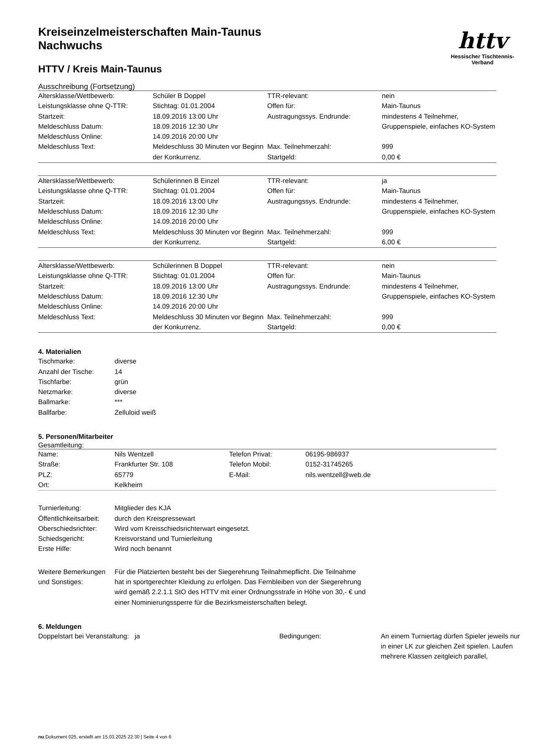Kreiseinzelmeisterschaften Main-Taunus
Nachwuchs
HTTV / Kreis Main-Taunus
httv
Hessischer Tischtennis-Verband
Ausschreibung (Fortsetzung)
| Altersklasse/Wettbewerb: | Schüler B Doppel | TTR-relevant: | nein |
| Leistungsklasse ohne Q-TTR: | Stichtag: 01.01.2004 | Offen für: | Main-Taunus |
| Startzeit: Meldeschluss Datum: Meldeschluss Online: | 18.09.2016 13:00 Uhr 18.09.2016 12:30 Uhr 14.09.2016 20:00 Uhr | Austragungssys. Endrunde: | mindestens 4 Teilnehmer, Gruppenspiele, einfaches KO-System |
| Meldeschluss Text: | Meldeschluss 30 Minuten vor Beginn der Konkurrenz. | Max. Teilnehmerzahl: Startgeld: | 999 0,00 € |
| Altersklasse/Wettbewerb: | Schülerinnen B Einzel | TTR-relevant: | ja |
| Leistungsklasse ohne Q-TTR: | Stichtag: 01.01.2004 | Offen für: | Main-Taunus |
| Startzeit: Meldeschluss Datum: Meldeschluss Online: | 18.09.2016 13:00 Uhr 18.09.2016 12:30 Uhr 14.09.2016 20:00 Uhr | Austragungssys. Endrunde: | mindestens 4 Teilnehmer, Gruppenspiele, einfaches KO-System |
| Meldeschluss Text: | Meldeschluss 30 Minuten vor Beginn der Konkurrenz. | Max. Teilnehmerzahl: Startgeld: | 999 6,00 € |
| Altersklasse/Wettbewerb: | Schülerinnen B Doppel | TTR-relevant: | nein |
| Leistungsklasse ohne Q-TTR: | Stichtag: 01.01.2004 | Offen für: | Main-Taunus |
| Startzeit: Meldeschluss Datum: Meldeschluss Online: | 18.09.2016 13:00 Uhr 18.09.2016 12:30 Uhr 14.09.2016 20:00 Uhr | Austragungssys. Endrunde: | mindestens 4 Teilnehmer, Gruppenspiele, einfaches KO-System |
| Meldeschluss Text: | Meldeschluss 30 Minuten vor Beginn der Konkurrenz. | Max. Teilnehmerzahl: Startgeld: | 999 0,00 € |
4. Materialien
| Tischmarke: | diverse |
| Anzahl der Tische: | 14 |
| Tischfarbe: | grün |
| Netzmarke: | diverse |
| Ballmarke: | *** |
| Ballfarbe: | Zelluloid weiß |
5. Personen/Mitarbeiter
Gesamtleitung:
| Name: | Nils Wentzell | Telefon Privat: | 06195-986937 |
| Straße: | Frankfurter Str. 108 | Telefon Mobil: | 0152-31745265 |
| PLZ: | 65779 | E-Mail: | nils.wentzell@web.de |
| Ort: | Kelkheim | | |
| Turnierleitung: | Mitglieder des KJA |
| Öffentlichkeitsarbeit: | durch den Kreispressewart |
| Oberschiedsrichter: | Wird vom Kreisschiedsrichterwart eingesetzt. |
| Schiedsgericht: | Kreisvorstand und Turnierleitung |
| Erste Hilfe: | Wird noch benannt |
| Weitere Bemerkungen und Sonstiges: | Für die Platzierten besteht bei der Siegerehrung Teilnahmepflicht. Die Teilnahme hat in sportgerechter Kleidung zu erfolgen. Das Fernbleiben von der Siegerehrung wird gemäß 2.2.1.1 StO des HTTV mit einer Ordnungsstrafe in Höhe von 30,- € und einer Nominierungssperre für die Bezirksmeisterschaften belegt. |
6. Meldungen
| Doppelstart bei Veranstaltung: ja | Bedingungen: | An einem Turniertag dürfen Spieler jeweils nur in einer LK zur gleichen Zeit spielen. Laufen mehrere Klassen zeitgleich parallel, |
nu.Dokument 025, erstellt am 15.03.2025 22:30 | Seite 4 von 6